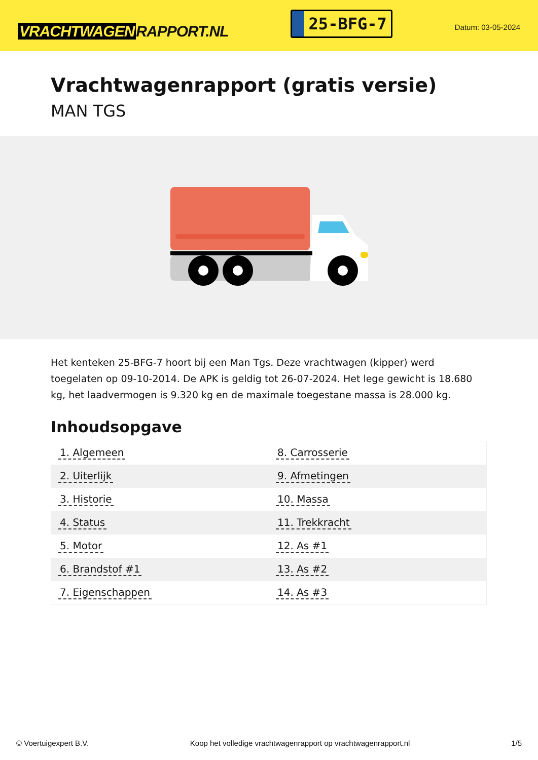VRACHTWAGEN RAPPORT.NL
25-BFG-7
Datum: 03-05-2024
Vrachtwagenrapport (gratis versie)
MAN TGS
Het kenteken 25-BFG-7 hoort bij een Man Tgs. Deze vrachtwagen (kipper) werd toegelaten op 09-10-2014. De APK is geldig tot 26-07-2024. Het lege gewicht is 18.680 kg, het laadvermogen is 9.320 kg en de maximale toegestane massa is 28.000 kg.
Inhoudsopgave
| 1. Algemeen | 8. Carrosserie |
| 2. Uiterlijk | 9. Afmetingen |
| 3. Historie | 10. Massa |
| 4. Status | 11. Trekkracht |
| 5. Motor | 12. As #1 |
| 6. Brandstof #1 | 13. As #2 |
| 7. Eigenschappen | 14. As #3 |
© Voertuigexpert B.V. Koop het volledige vrachtwagenrapport op vrachtwagenrapport.nl 1/5